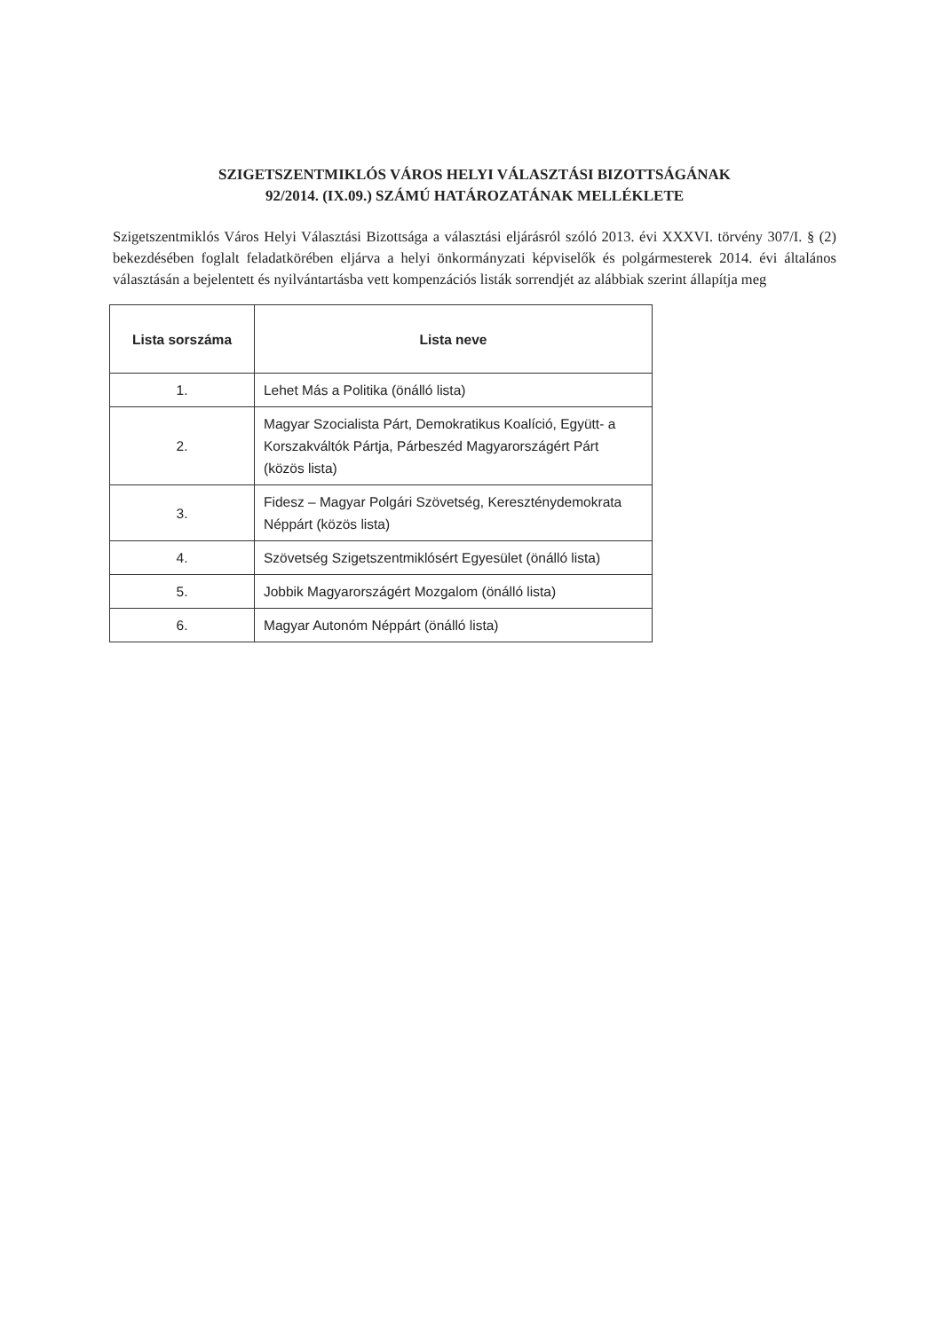SZIGETSZENTMIKLÓS VÁROS HELYI VÁLASZTÁSI BIZOTTSÁGÁNAK
92/2014. (IX.09.) SZÁMÚ HATÁROZATÁNAK MELLÉKLETE
Szigetszentmiklós Város Helyi Választási Bizottsága a választási eljárásról szóló 2013. évi XXXVI. törvény 307/I. § (2) bekezdésében foglalt feladatkörében eljárva a helyi önkormányzati képviselők és polgármesterek 2014. évi általános választásán a bejelentett és nyilvántartásba vett kompenzációs listák sorrendjét az alábbiak szerint állapítja meg
| Lista sorszáma | Lista neve |
| --- | --- |
| 1. | Lehet Más a Politika (önálló lista) |
| 2. | Magyar Szocialista Párt, Demokratikus Koalíció, Együtt- a Korszakváltók Pártja, Párbeszéd Magyarországért Párt (közös lista) |
| 3. | Fidesz – Magyar Polgári Szövetség, Kereszténydemokrata Néppárt (közös lista) |
| 4. | Szövetség Szigetszentmiklósért Egyesület (önálló lista) |
| 5. | Jobbik Magyarországért Mozgalom (önálló lista) |
| 6. | Magyar Autonóm Néppárt (önálló lista) |